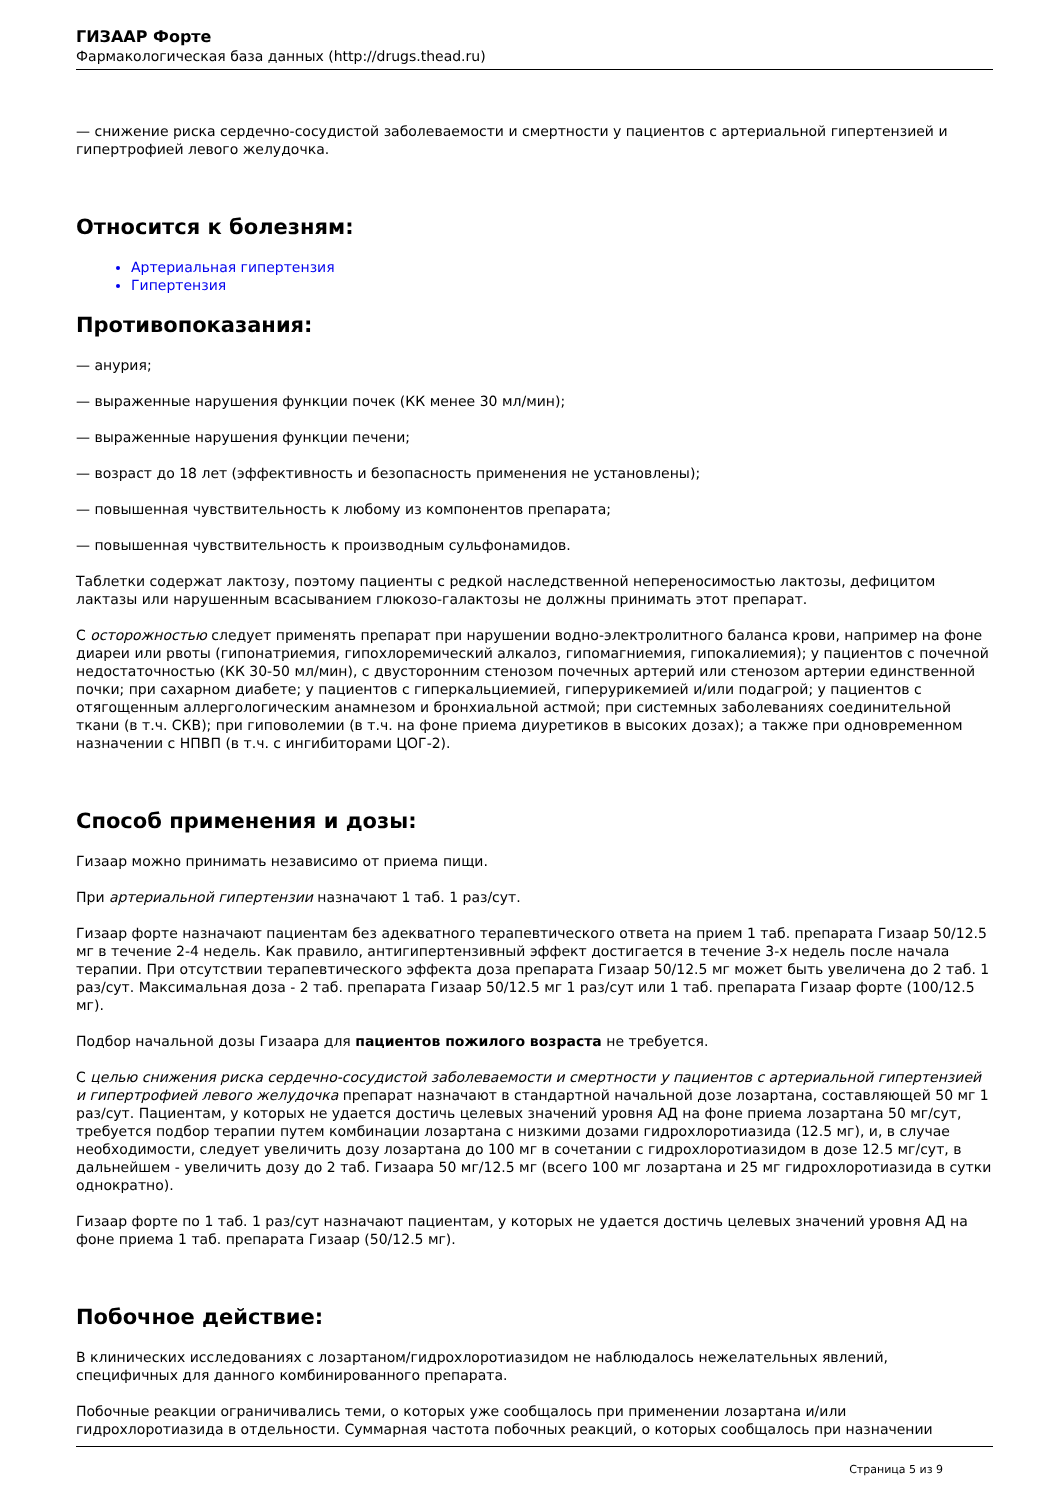ГИЗААР Форте
Фармакологическая база данных (http://drugs.thead.ru)
— снижение риска сердечно-сосудистой заболеваемости и смертности у пациентов с артериальной гипертензией и гипертрофией левого желудочка.
Относится к болезням:
Артериальная гипертензия
Гипертензия
Противопоказания:
— анурия;
— выраженные нарушения функции почек (КК менее 30 мл/мин);
— выраженные нарушения функции печени;
— возраст до 18 лет (эффективность и безопасность применения не установлены);
— повышенная чувствительность к любому из компонентов препарата;
— повышенная чувствительность к производным сульфонамидов.
Таблетки содержат лактозу, поэтому пациенты с редкой наследственной непереносимостью лактозы, дефицитом лактазы или нарушенным всасыванием глюкозо-галактозы не должны принимать этот препарат.
С осторожностью следует применять препарат при нарушении водно-электролитного баланса крови, например на фоне диареи или рвоты (гипонатриемия, гипохлоремический алкалоз, гипомагниемия, гипокалиемия); у пациентов с почечной недостаточностью (КК 30-50 мл/мин), с двусторонним стенозом почечных артерий или стенозом артерии единственной почки; при сахарном диабете; у пациентов с гиперкальциемией, гиперурикемией и/или подагрой; у пациентов с отягощенным аллергологическим анамнезом и бронхиальной астмой; при системных заболеваниях соединительной ткани (в т.ч. СКВ); при гиповолемии (в т.ч. на фоне приема диуретиков в высоких дозах); а также при одновременном назначении с НПВП (в т.ч. с ингибиторами ЦОГ-2).
Способ применения и дозы:
Гизаар можно принимать независимо от приема пищи.
При артериальной гипертензии назначают 1 таб. 1 раз/сут.
Гизаар форте назначают пациентам без адекватного терапевтического ответа на прием 1 таб. препарата Гизаар 50/12.5 мг в течение 2-4 недель. Как правило, антигипертензивный эффект достигается в течение 3-х недель после начала терапии. При отсутствии терапевтического эффекта доза препарата Гизаар 50/12.5 мг может быть увеличена до 2 таб. 1 раз/сут. Максимальная доза - 2 таб. препарата Гизаар 50/12.5 мг 1 раз/сут или 1 таб. препарата Гизаар форте (100/12.5 мг).
Подбор начальной дозы Гизаара для пациентов пожилого возраста не требуется.
С целью снижения риска сердечно-сосудистой заболеваемости и смертности у пациентов с артериальной гипертензией и гипертрофией левого желудочка препарат назначают в стандартной начальной дозе лозартана, составляющей 50 мг 1 раз/сут. Пациентам, у которых не удается достичь целевых значений уровня АД на фоне приема лозартана 50 мг/сут, требуется подбор терапии путем комбинации лозартана с низкими дозами гидрохлоротиазида (12.5 мг), и, в случае необходимости, следует увеличить дозу лозартана до 100 мг в сочетании с гидрохлоротиазидом в дозе 12.5 мг/сут, в дальнейшем - увеличить дозу до 2 таб. Гизаара 50 мг/12.5 мг (всего 100 мг лозартана и 25 мг гидрохлоротиазида в сутки однократно).
Гизаар форте по 1 таб. 1 раз/сут назначают пациентам, у которых не удается достичь целевых значений уровня АД на фоне приема 1 таб. препарата Гизаар (50/12.5 мг).
Побочное действие:
В клинических исследованиях с лозартаном/гидрохлоротиазидом не наблюдалось нежелательных явлений, специфичных для данного комбинированного препарата.
Побочные реакции ограничивались теми, о которых уже сообщалось при применении лозартана и/или гидрохлоротиазида в отдельности. Суммарная частота побочных реакций, о которых сообщалось при назначении
Страница 5 из 9